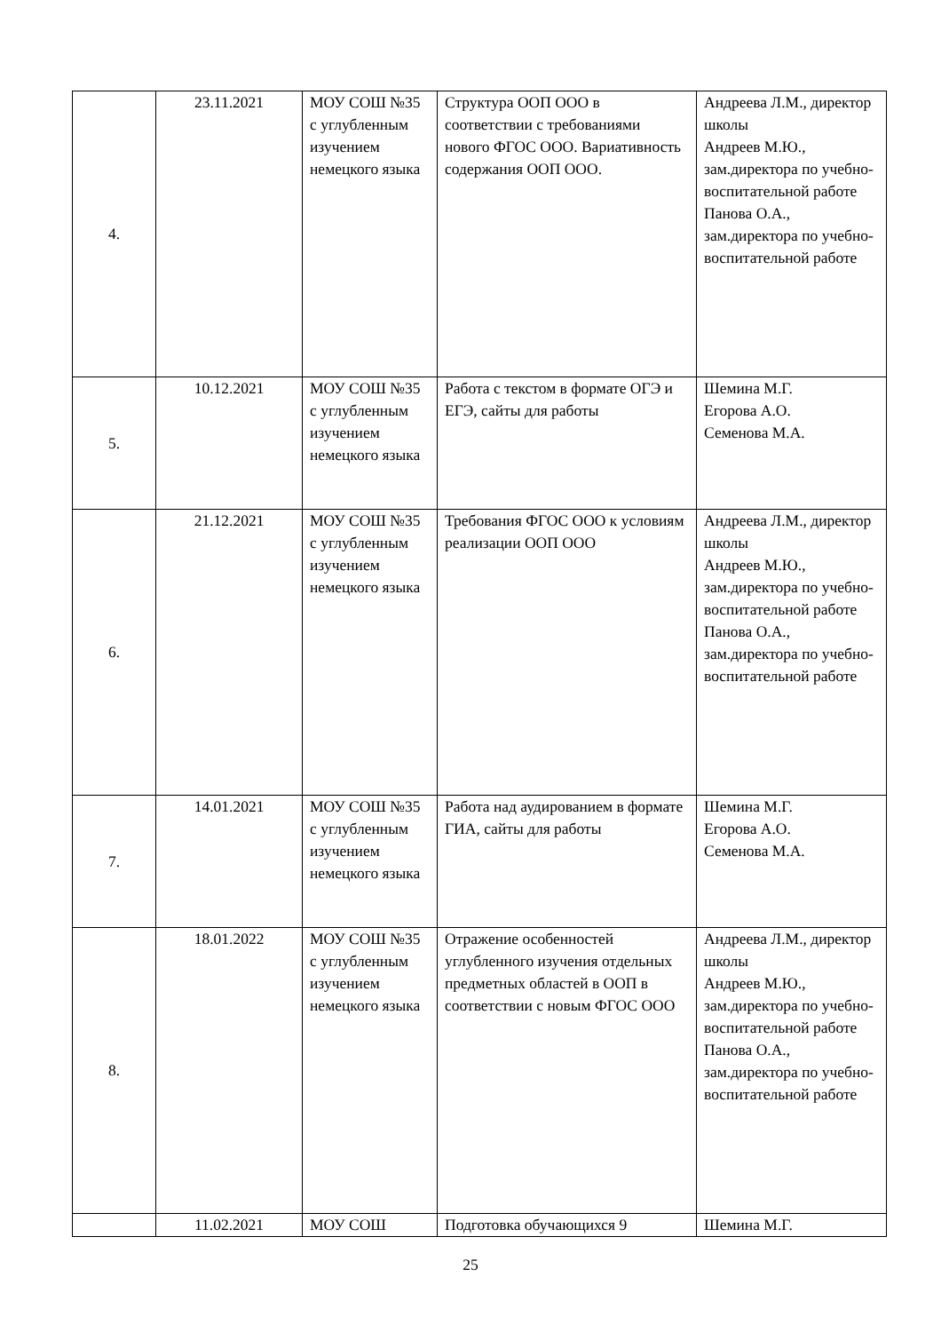| 4. | 23.11.2021 | МОУ СОШ №35 с углубленным изучением немецкого языка | Структура ООП ООО в соответствии с требованиями нового ФГОС ООО. Вариативность содержания ООП ООО. | Андреева Л.М., директор школы Андреев М.Ю., зам.директора по учебно-воспитательной работе Панова О.А., зам.директора по учебно-воспитательной работе |
| 5. | 10.12.2021 | МОУ СОШ №35 с углубленным изучением немецкого языка | Работа с текстом в формате ОГЭ и ЕГЭ, сайты для работы | Шемина М.Г. Егорова А.О. Семенова М.А. |
| 6. | 21.12.2021 | МОУ СОШ №35 с углубленным изучением немецкого языка | Требования ФГОС ООО к условиям реализации ООП ООО | Андреева Л.М., директор школы Андреев М.Ю., зам.директора по учебно-воспитательной работе Панова О.А., зам.директора по учебно-воспитательной работе |
| 7. | 14.01.2021 | МОУ СОШ №35 с углубленным изучением немецкого языка | Работа над аудированием в формате ГИА, сайты для работы | Шемина М.Г. Егорова А.О. Семенова М.А. |
| 8. | 18.01.2022 | МОУ СОШ №35 с углубленным изучением немецкого языка | Отражение особенностей углубленного изучения отдельных предметных областей в ООП в соответствии с новым ФГОС ООО | Андреева Л.М., директор школы Андреев М.Ю., зам.директора по учебно-воспитательной работе Панова О.А., зам.директора по учебно-воспитательной работе |
| | 11.02.2021 | МОУ СОШ | Подготовка обучающихся 9 | Шемина М.Г. |
25